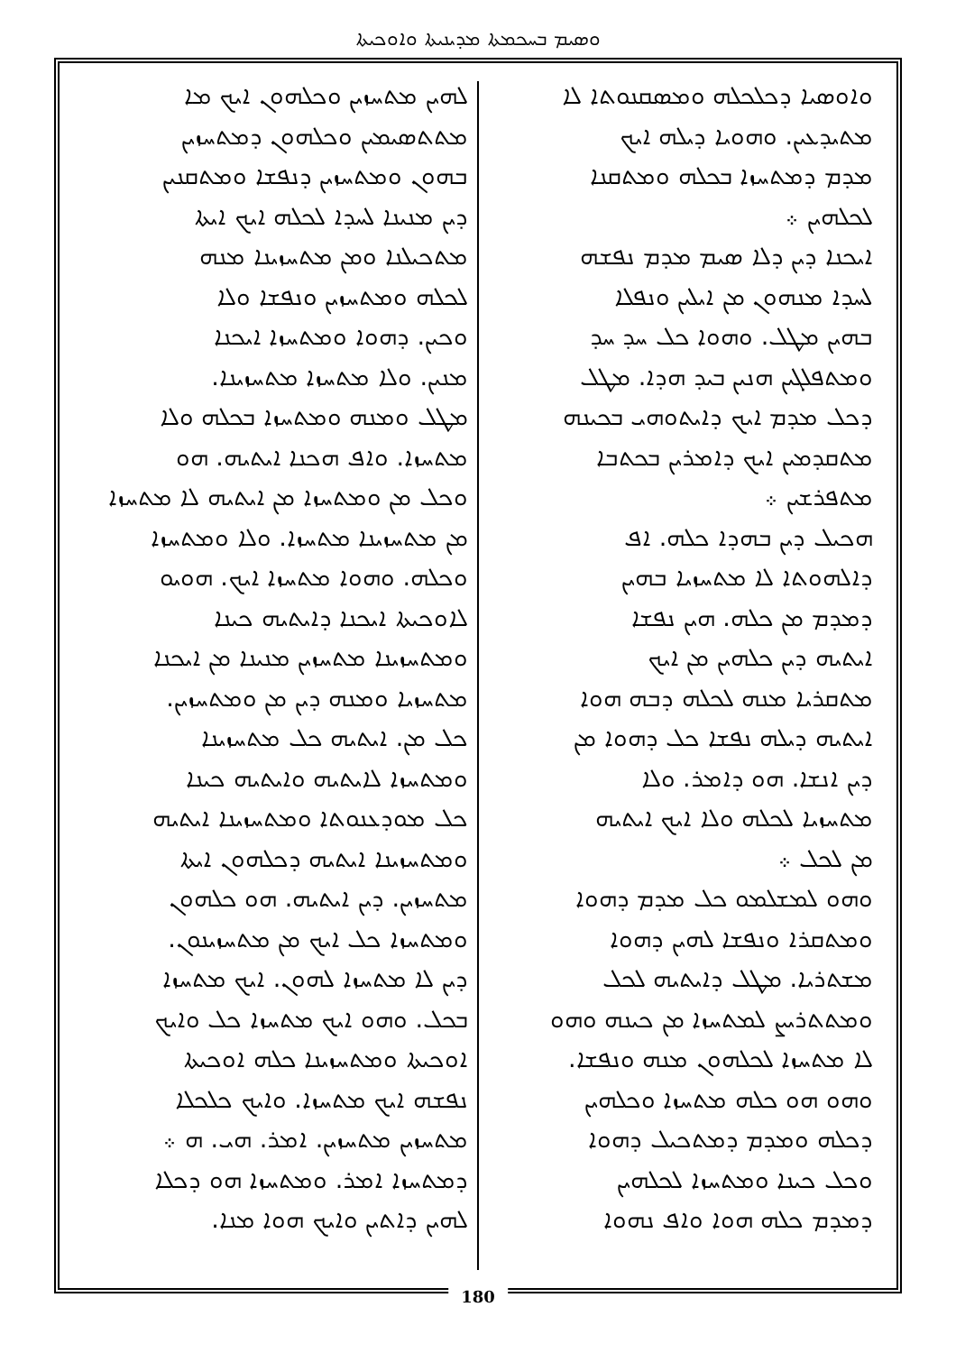ܘܣܝܡ ܒܚܟܡܬܐ ܡܕܝܢܝܬܐ ܘܐܘܟܝܬܐ
ܘܐܘܣܝܐ ܕܟܠܟܠܗ ܘܡܣܩܢܘܬܐ ܠܐ
ܡܬܝܕܥܝܢ. ܘܗܘܝܐ ܕܝܠܗ ܐܝܟ
ܡܕܡ ܕܡܬܚܙܐ ܒܟܠܗ ܘܡܬܩܢܐ
ܠܟܠܗܝܢ ܀
ܐܝܟܢܐ ܕܝܢ ܕܠܐ ܣܝܡ ܡܕܡ ܢܦܫܗ
ܠܚܕܐ ܡܢܗܘܢ ܡܢ ܐܝܠܝܢ ܘܢܦܠܐ
ܒܗܝܢ ܡܛܠ. ܘܗܘܐ ܟܠ ܚܕ ܚܕ
ܘܡܬܦܠܓܝܢ ܗܢܝܢ ܒܝܕ ܗܕܐ. ܡܛܠ
ܕܟܠ ܡܕܡ ܐܝܟ ܕܐܝܬܘܗܝ ܒܟܝܢܗ
ܡܬܩܕܡܝܢ ܐܝܟ ܕܐܡܪܝܢ ܒܟܬܒܐ
ܡܬܦܪܫܝܢ ܀
ܗܟܝܠ ܕܝܢ ܒܗܕܐ ܟܠܗ. ܐܦ
ܕܐܠܗܘܬܐ ܠܐ ܡܬܚܙܝܐ ܒܗܝܢ
ܕܡܕܡ ܡܢ ܟܠܗ. ܗܝܢ ܢܦܫܐ
ܐܝܬܝܗ ܕܝܢ ܟܠܗܝܢ ܡܢ ܐܝܟ
ܡܬܩܪܝܐ ܡܢܗ ܠܟܠܗ ܕܒܗ ܗܘܐ
ܐܝܬܝܗ ܕܝܠܗ ܢܦܫܐ ܟܠ ܕܗܘܐ ܡܢ
ܕܝܢ ܐܢܫܐ. ܗܘ ܕܐܡܪ. ܘܠܐ
ܡܬܚܙܝܐ ܠܟܠܗ ܘܠܐ ܐܝܟ ܐܝܬܝܗ
ܡܢ ܠܟܠ ܀
ܘܗܘ ܠܡܫܠܡܘ ܟܠ ܡܕܡ ܕܗܘܐ
ܘܡܬܩܪܐ ܘܢܦܫܐ ܠܗܝܢ ܕܗܘܐ
ܡܫܬܪܝܐ. ܡܛܠ ܕܐܝܬܝܗ ܠܟܠ
ܘܡܬܬܪܝܨ ܠܡܬܚܙܐ ܡܢ ܟܝܢܗ ܘܗܘ
ܠܐ ܡܬܚܙܐ ܠܟܠܗܘܢ ܡܢܗ ܘܢܦܫܐ.
ܘܗܘ ܗܘ ܟܠܗ ܡܬܚܙܐ ܘܟܠܗܝܢ
ܕܟܠܗ ܘܡܕܡ ܕܡܬܟܝܠ ܕܗܘܐ
ܘܟܠ ܟܝܢܐ ܘܡܬܚܙܐ ܠܟܠܗܝܢ
ܕܡܕܡ ܟܠܗ ܗܘܐ ܘܐܦ ܢܗܘܐ
ܠܗܝܢ ܡܬܚܙܝܢ ܘܟܠܗܘܢ ܐܝܟ ܡܐ
ܡܬܬܣܝܡܝܢ ܘܟܠܗܘܢ ܕܡܬܚܙܝܢ
ܒܗܘܢ ܘܡܬܚܙܝܢ ܕܢܦܫܐ ܘܡܬܩܢܝܢ
ܕܝܢ ܡܢܝܢܐ ܠܚܕܐ ܠܟܠܗ ܐܝܟ ܐܝܬܐ
ܡܬܟܝܠܢܐ ܘܡܢ ܡܬܚܙܝܢܐ ܡܢܗ
ܠܟܠܗ ܘܡܬܚܙܝܢ ܘܢܦܫܐ ܘܠܐ
ܘܟܝܢ. ܕܗܘܐ ܘܡܬܚܙܐ ܐܝܟܢܐ
ܡܢܝܢ. ܘܠܐ ܡܬܚܙܐ ܡܬܚܙܝܢܐ.
ܡܛܠ ܘܡܢܗ ܘܡܬܚܙܐ ܒܟܠܗ ܘܠܐ
ܡܬܚܙܐ. ܘܐܦ ܗܟܢܐ ܐܝܬܝܗ. ܗܘ
ܘܟܠ ܡܢ ܘܡܬܚܙܐ ܡܢ ܐܝܬܝܗ ܠܐ ܡܬܚܙܐ
ܡܢ ܡܬܚܙܝܢܐ ܡܬܚܙܐ. ܘܠܐ ܘܡܬܚܙܐ
ܘܟܠܗ. ܘܗܘܐ ܡܬܚܙܐ ܐܝܟ. ܗܘܝܘ
ܠܐܘܟܝܬܐ ܐܝܟܢܐ ܕܐܝܬܝܗ ܟܝܢܐ
ܘܡܬܚܙܝܢܐ ܡܬܚܙܝܢ ܡܢܝܢܐ ܡܢ ܐܝܟܢܐ
ܡܬܚܙܝܐ ܘܡܢܗ ܕܝܢ ܡܢ ܘܡܬܚܙܝܢ.
ܟܠ ܡܢ. ܐܝܬܝܗ ܟܠ ܡܬܚܙܝܢܐ
ܘܡܬܚܙܐ ܠܐܝܬܝܗ ܘܐܝܬܝܗ ܟܝܢܐ
ܟܠ ܡܘܕܥܢܘܬܐ ܘܡܬܚܙܝܢܐ ܐܝܬܝܗ
ܘܡܬܚܙܝܢܐ ܐܝܬܝܗ ܕܟܠܗܘܢ ܐܝܬܐ
ܡܬܚܙܝܢ. ܕܝܢ ܐܝܬܝܗ. ܗܘ ܟܠܗܘܢ
ܘܡܬܚܙܐ ܟܠ ܐܝܟ ܡܢ ܡܬܚܙܝܢܘܢ.
ܕܝܢ ܠܐ ܡܬܚܙܐ ܠܗܘܢ. ܐܝܟ ܡܬܚܙܐ
ܒܟܠ. ܘܗܘ ܐܝܟ ܡܬܚܙܐ ܟܠ ܘܐܝܟ
ܐܘܟܝܬܐ ܘܡܬܚܙܝܢܐ ܟܠܗ ܐܘܟܝܬܐ
ܢܦܫܗ ܐܝܟ ܡܬܚܙܐ. ܘܐܝܟ ܟܠܟܠܐ
ܡܬܚܙܝܢ ܡܬܚܙܝܢ. ܐܡܪ. ܗܝ. ܗ ܀
ܕܡܬܚܙܐ ܐܡܪ. ܘܡܬܚܙܐ ܗܘ ܕܟܠܐ
ܠܗܝܢ ܕܐܬܝܢ ܘܐܝܟ ܗܘܐ ܡܢܐ.
180